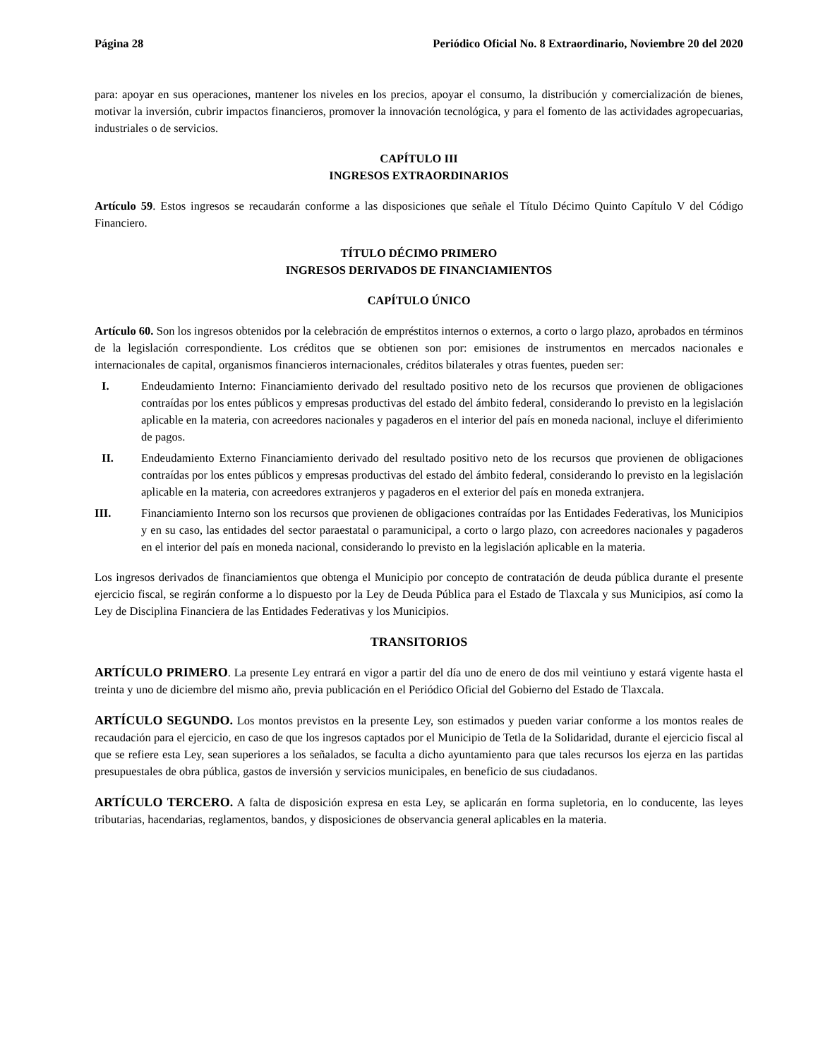Página 28 Periódico Oficial No. 8 Extraordinario, Noviembre 20 del 2020
para: apoyar en sus operaciones, mantener los niveles en los precios, apoyar el consumo, la distribución y comercialización de bienes, motivar la inversión, cubrir impactos financieros, promover la innovación tecnológica, y para el fomento de las actividades agropecuarias, industriales o de servicios.
CAPÍTULO III
INGRESOS EXTRAORDINARIOS
Artículo 59. Estos ingresos se recaudarán conforme a las disposiciones que señale el Título Décimo Quinto Capítulo V del Código Financiero.
TÍTULO DÉCIMO PRIMERO
INGRESOS DERIVADOS DE FINANCIAMIENTOS
CAPÍTULO ÚNICO
Artículo 60. Son los ingresos obtenidos por la celebración de empréstitos internos o externos, a corto o largo plazo, aprobados en términos de la legislación correspondiente. Los créditos que se obtienen son por: emisiones de instrumentos en mercados nacionales e internacionales de capital, organismos financieros internacionales, créditos bilaterales y otras fuentes, pueden ser:
I. Endeudamiento Interno: Financiamiento derivado del resultado positivo neto de los recursos que provienen de obligaciones contraídas por los entes públicos y empresas productivas del estado del ámbito federal, considerando lo previsto en la legislación aplicable en la materia, con acreedores nacionales y pagaderos en el interior del país en moneda nacional, incluye el diferimiento de pagos.
II. Endeudamiento Externo Financiamiento derivado del resultado positivo neto de los recursos que provienen de obligaciones contraídas por los entes públicos y empresas productivas del estado del ámbito federal, considerando lo previsto en la legislación aplicable en la materia, con acreedores extranjeros y pagaderos en el exterior del país en moneda extranjera.
III. Financiamiento Interno son los recursos que provienen de obligaciones contraídas por las Entidades Federativas, los Municipios y en su caso, las entidades del sector paraestatal o paramunicipal, a corto o largo plazo, con acreedores nacionales y pagaderos en el interior del país en moneda nacional, considerando lo previsto en la legislación aplicable en la materia.
Los ingresos derivados de financiamientos que obtenga el Municipio por concepto de contratación de deuda pública durante el presente ejercicio fiscal, se regirán conforme a lo dispuesto por la Ley de Deuda Pública para el Estado de Tlaxcala y sus Municipios, así como la Ley de Disciplina Financiera de las Entidades Federativas y los Municipios.
TRANSITORIOS
ARTÍCULO PRIMERO. La presente Ley entrará en vigor a partir del día uno de enero de dos mil veintiuno y estará vigente hasta el treinta y uno de diciembre del mismo año, previa publicación en el Periódico Oficial del Gobierno del Estado de Tlaxcala.
ARTÍCULO SEGUNDO. Los montos previstos en la presente Ley, son estimados y pueden variar conforme a los montos reales de recaudación para el ejercicio, en caso de que los ingresos captados por el Municipio de Tetla de la Solidaridad, durante el ejercicio fiscal al que se refiere esta Ley, sean superiores a los señalados, se faculta a dicho ayuntamiento para que tales recursos los ejerza en las partidas presupuestales de obra pública, gastos de inversión y servicios municipales, en beneficio de sus ciudadanos.
ARTÍCULO TERCERO. A falta de disposición expresa en esta Ley, se aplicarán en forma supletoria, en lo conducente, las leyes tributarias, hacendarias, reglamentos, bandos, y disposiciones de observancia general aplicables en la materia.